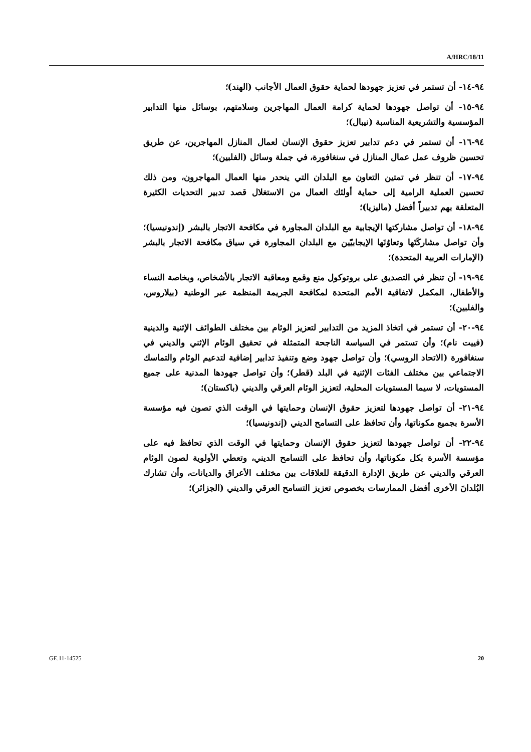A/HRC/18/11
٩٤-١٤- أن تستمر في تعزيز جهودها لحماية حقوق العمال الأجانب (الهند)؛
٩٤-١٥- أن تواصل جهودها لحماية كرامة العمال المهاجرين وسلامتهم، بوسائل منها التدابير المؤسسية والتشريعية المناسبة (نيبال)؛
٩٤-١٦- أن تستمر في دعم تدابير تعزيز حقوق الإنسان لعمال المنازل المهاجرين، عن طريق تحسين ظروف عمل عمال المنازل في سنغافورة، في جملة وسائل (الفلبين)؛
٩٤-١٧- أن تنظر في تمتين التعاون مع البلدان التي ينحدر منها العمال المهاجرون، ومن ذلك تحسين العملية الرامية إلى حماية أولئك العمال من الاستغلال قصد تدبير التحديات الكثيرة المتعلقة بهم تدبيراً أفضل (ماليزيا)؛
٩٤-١٨- أن تواصل مشاركتها الإيجابية مع البلدان المجاورة في مكافحة الاتجار بالبشر (إندونيسيا)؛ وأن تواصل مشاركَتَها وتعاوُنَها الإيجابيّين مع البلدان المجاورة في سياق مكافحة الاتجار بالبشر (الإمارات العربية المتحدة)؛
٩٤-١٩- أن تنظر في التصديق على بروتوكول منع وقمع ومعاقبة الاتجار بالأشخاص، وبخاصة النساء والأطفال، المكمل لاتفاقية الأمم المتحدة لمكافحة الجريمة المنظمة عبر الوطنية (بيلاروس، والفلبين)؛
٩٤-٢٠- أن تستمر في اتخاذ المزيد من التدابير لتعزيز الوئام بين مختلف الطوائف الإثنية والدينية (فييت نام)؛ وأن تستمر في السياسة الناجحة المتمثلة في تحقيق الوئام الإثني والديني في سنغافورة (الاتحاد الروسي)؛ وأن تواصل جهود وضع وتنفيذ تدابير إضافية لتدعيم الوئام والتماسك الاجتماعي بين مختلف الفئات الإثنية في البلد (قطر)؛ وأن تواصل جهودها المدنية على جميع المستويات، لا سيما المستويات المحلية، لتعزيز الوئام العرقي والديني (باكستان)؛
٩٤-٢١- أن تواصل جهودها لتعزيز حقوق الإنسان وحمايتها في الوقت الذي تصون فيه مؤسسة الأسرة بجميع مكوناتها، وأن تحافظ على التسامح الديني (إندونيسيا)؛
٩٤-٢٢- أن تواصل جهودها لتعزيز حقوق الإنسان وحمايتها في الوقت الذي تحافظ فيه على مؤسسة الأسرة بكل مكوناتها، وأن تحافظ على التسامح الديني، وتعطي الأولوية لصون الوئام العرقي والديني عن طريق الإدارة الدقيقة للعلاقات بين مختلف الأعراق والديانات، وأن تشارك البُلدانَ الأخرى أفضل الممارسات بخصوص تعزيز التسامح العرقي والديني (الجزائر)؛
GE.11-14525 20